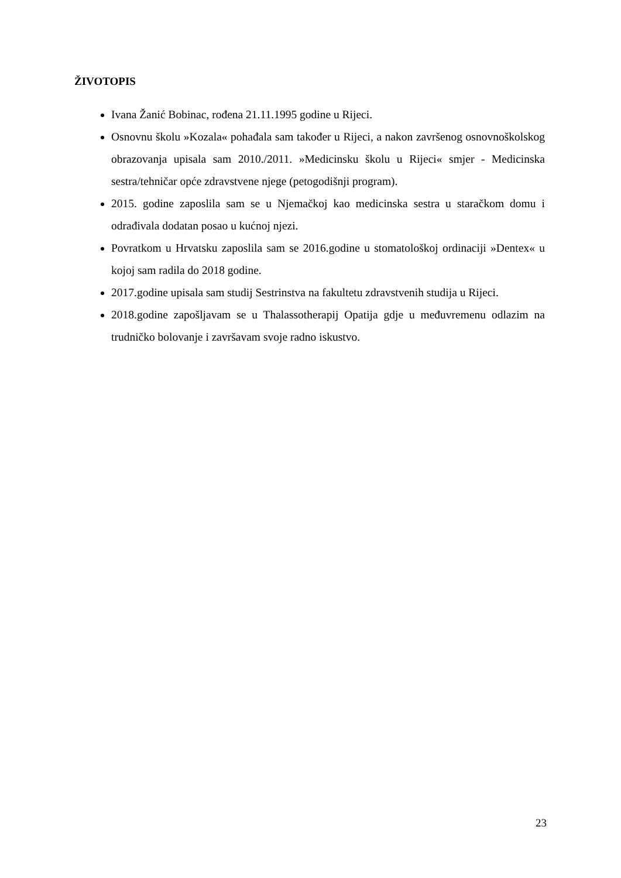ŽIVOTOPIS
Ivana Žanić Bobinac, rođena 21.11.1995 godine u Rijeci.
Osnovnu školu »Kozala« pohađala sam također u Rijeci, a nakon završenog osnovnoškolskog obrazovanja upisala sam 2010./2011. »Medicinsku školu u Rijeci« smjer - Medicinska sestra/tehničar opće zdravstvene njege (petogodišnji program).
2015. godine zaposlila sam se u Njemačkoj kao medicinska sestra u staračkom domu i odrađivala dodatan posao u kućnoj njezi.
Povratkom u Hrvatsku zaposlila sam se 2016.godine u stomatološkoj ordinaciji »Dentex« u kojoj sam radila do 2018 godine.
2017.godine upisala sam studij Sestrinstva na fakultetu zdravstvenih studija u Rijeci.
2018.godine zapošljavam se u Thalassotherapij Opatija gdje u međuvremenu odlazim na trudničko bolovanje i završavam svoje radno iskustvo.
23